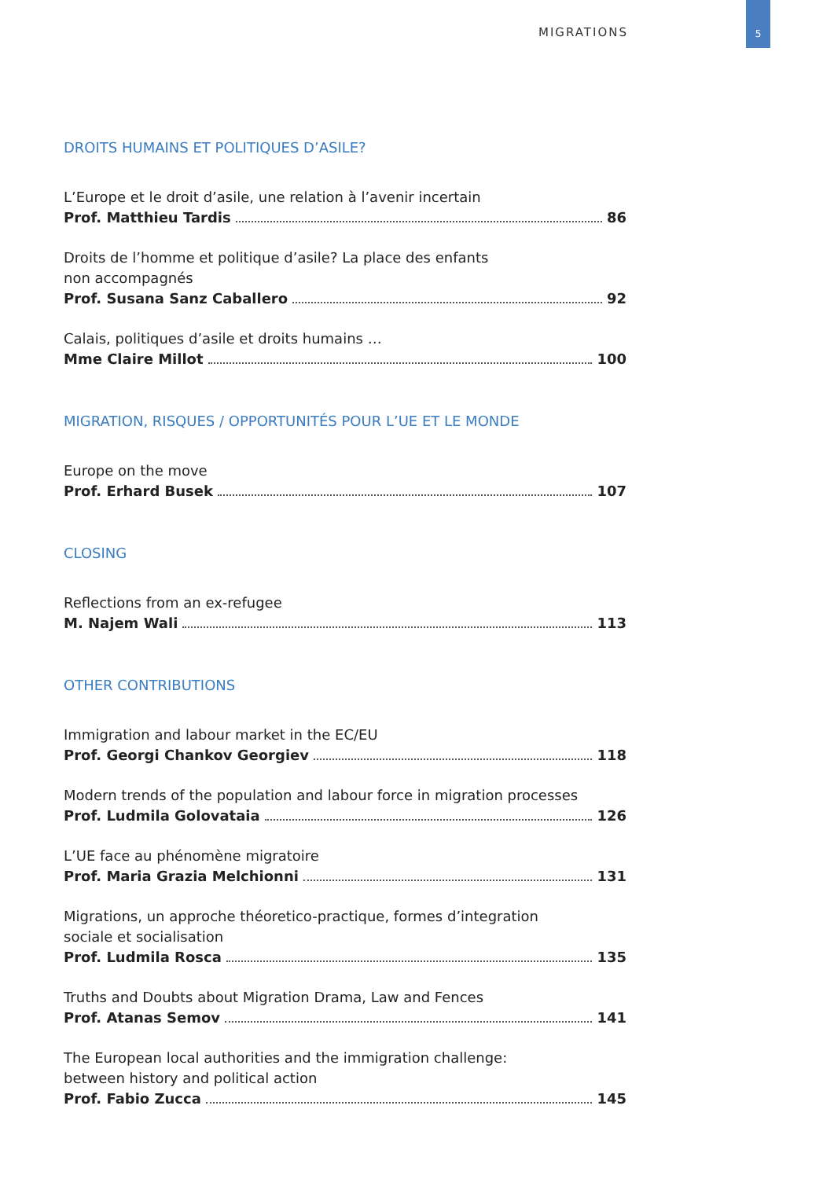MIGRATIONS 5
DROITS HUMAINS ET POLITIQUES D’ASILE?
L’Europe et le droit d’asile, une relation à l’avenir incertain
Prof. Matthieu Tardis 86
Droits de l’homme et politique d’asile? La place des enfants
non accompagnés
Prof. Susana Sanz Caballero 92
Calais, politiques d’asile et droits humains …
Mme Claire Millot 100
MIGRATION, RISQUES / OPPORTUNITÉS POUR L’UE ET LE MONDE
Europe on the move
Prof. Erhard Busek 107
CLOSING
Reflections from an ex-refugee
M. Najem Wali 113
OTHER CONTRIBUTIONS
Immigration and labour market in the EC/EU
Prof. Georgi Chankov Georgiev 118
Modern trends of the population and labour force in migration processes
Prof. Ludmila Golovataia 126
L’UE face au phénomène migratoire
Prof. Maria Grazia Melchionni 131
Migrations, un approche théoretico-practique, formes d’integration
sociale et socialisation
Prof. Ludmila Rosca 135
Truths and Doubts about Migration Drama, Law and Fences
Prof. Atanas Semov 141
The European local authorities and the immigration challenge:
between history and political action
Prof. Fabio Zucca 145